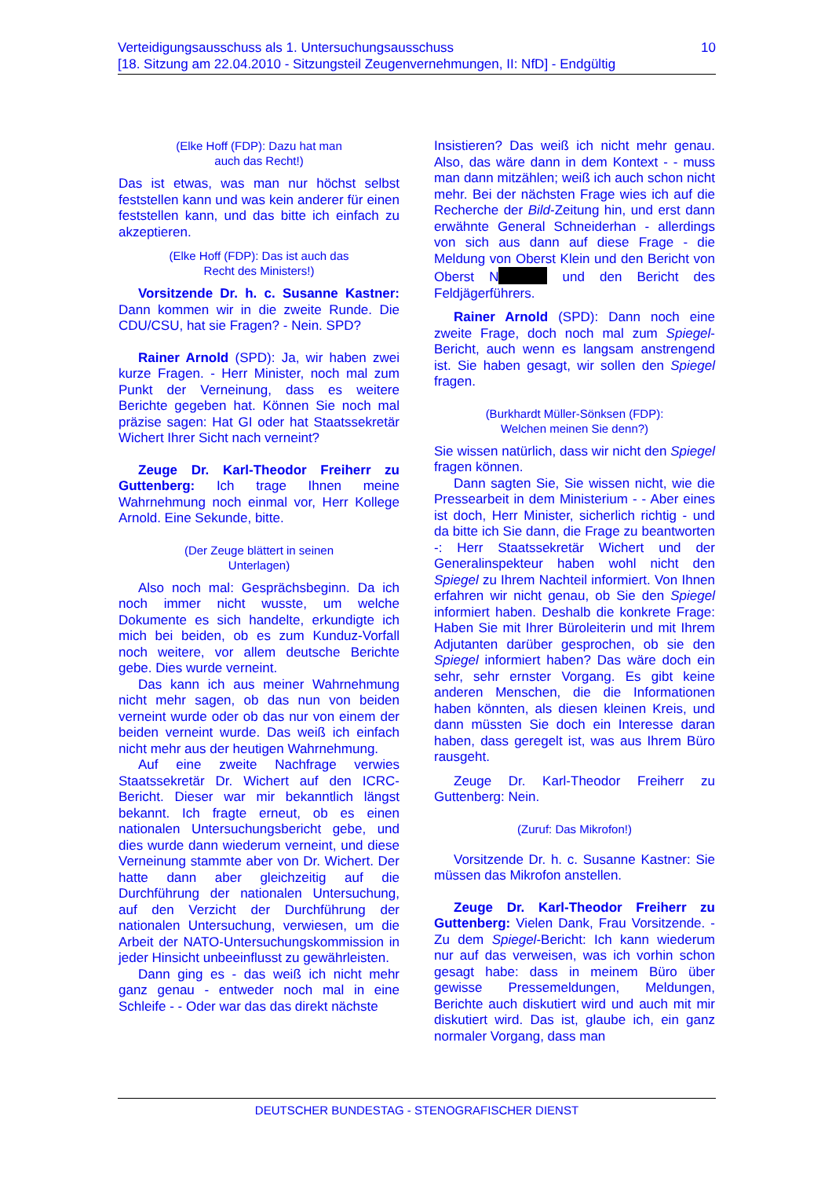10 Verteidigungsausschuss als 1. Untersuchungsausschuss
[18. Sitzung am 22.04.2010 - Sitzungsteil Zeugenvernehmungen, II: NfD] - Endgültig
(Elke Hoff (FDP): Dazu hat man
auch das Recht!)
Das ist etwas, was man nur höchst selbst feststellen kann und was kein anderer für einen feststellen kann, und das bitte ich einfach zu akzeptieren.
(Elke Hoff (FDP): Das ist auch das
Recht des Ministers!)
Vorsitzende Dr. h. c. Susanne Kastner: Dann kommen wir in die zweite Runde. Die CDU/CSU, hat sie Fragen? - Nein. SPD?
Rainer Arnold (SPD): Ja, wir haben zwei kurze Fragen. - Herr Minister, noch mal zum Punkt der Verneinung, dass es weitere Berichte gegeben hat. Können Sie noch mal präzise sagen: Hat GI oder hat Staatssekretär Wichert Ihrer Sicht nach verneint?
Zeuge Dr. Karl-Theodor Freiherr zu Guttenberg: Ich trage Ihnen meine Wahrnehmung noch einmal vor, Herr Kollege Arnold. Eine Sekunde, bitte.
(Der Zeuge blättert in seinen
Unterlagen)
Also noch mal: Gesprächsbeginn. Da ich noch immer nicht wusste, um welche Dokumente es sich handelte, erkundigte ich mich bei beiden, ob es zum Kunduz-Vorfall noch weitere, vor allem deutsche Berichte gebe. Dies wurde verneint.
Das kann ich aus meiner Wahrnehmung nicht mehr sagen, ob das nun von beiden verneint wurde oder ob das nur von einem der beiden verneint wurde. Das weiß ich einfach nicht mehr aus der heutigen Wahrnehmung.
Auf eine zweite Nachfrage verwies Staatssekretär Dr. Wichert auf den ICRC-Bericht. Dieser war mir bekanntlich längst bekannt. Ich fragte erneut, ob es einen nationalen Untersuchungsbericht gebe, und dies wurde dann wiederum verneint, und diese Verneinung stammte aber von Dr. Wichert. Der hatte dann aber gleichzeitig auf die Durchführung der nationalen Untersuchung, auf den Verzicht der Durchführung der nationalen Untersuchung, verwiesen, um die Arbeit der NATO-Untersuchungskommission in jeder Hinsicht unbeeinflusst zu gewährleisten.
Dann ging es - das weiß ich nicht mehr ganz genau - entweder noch mal in eine Schleife - - Oder war das das direkt nächste
Insistieren? Das weiß ich nicht mehr genau. Also, das wäre dann in dem Kontext - - muss man dann mitzählen; weiß ich auch schon nicht mehr. Bei der nächsten Frage wies ich auf die Recherche der Bild-Zeitung hin, und erst dann erwähnte General Schneiderhan - allerdings von sich aus dann auf diese Frage - die Meldung von Oberst Klein und den Bericht von Oberst N und den Bericht des Feldjägerführers.
Rainer Arnold (SPD): Dann noch eine zweite Frage, doch noch mal zum Spiegel-Bericht, auch wenn es langsam anstrengend ist. Sie haben gesagt, wir sollen den Spiegel fragen.
(Burkhardt Müller-Sönksen (FDP):
Welchen meinen Sie denn?)
Sie wissen natürlich, dass wir nicht den Spiegel fragen können.
Dann sagten Sie, Sie wissen nicht, wie die Pressearbeit in dem Ministerium - - Aber eines ist doch, Herr Minister, sicherlich richtig - und da bitte ich Sie dann, die Frage zu beantworten -: Herr Staatssekretär Wichert und der Generalinspekteur haben wohl nicht den Spiegel zu Ihrem Nachteil informiert. Von Ihnen erfahren wir nicht genau, ob Sie den Spiegel informiert haben. Deshalb die konkrete Frage: Haben Sie mit Ihrer Büroleiterin und mit Ihrem Adjutanten darüber gesprochen, ob sie den Spiegel informiert haben? Das wäre doch ein sehr, sehr ernster Vorgang. Es gibt keine anderen Menschen, die die Informationen haben könnten, als diesen kleinen Kreis, und dann müssten Sie doch ein Interesse daran haben, dass geregelt ist, was aus Ihrem Büro rausgeht.
Zeuge Dr. Karl-Theodor Freiherr zu Guttenberg: Nein.
(Zuruf: Das Mikrofon!)
Vorsitzende Dr. h. c. Susanne Kastner: Sie müssen das Mikrofon anstellen.
Zeuge Dr. Karl-Theodor Freiherr zu Guttenberg: Vielen Dank, Frau Vorsitzende. - Zu dem Spiegel-Bericht: Ich kann wiederum nur auf das verweisen, was ich vorhin schon gesagt habe: dass in meinem Büro über gewisse Pressemeldungen, Meldungen, Berichte auch diskutiert wird und auch mit mir diskutiert wird. Das ist, glaube ich, ein ganz normaler Vorgang, dass man
DEUTSCHER BUNDESTAG - STENOGRAFISCHER DIENST